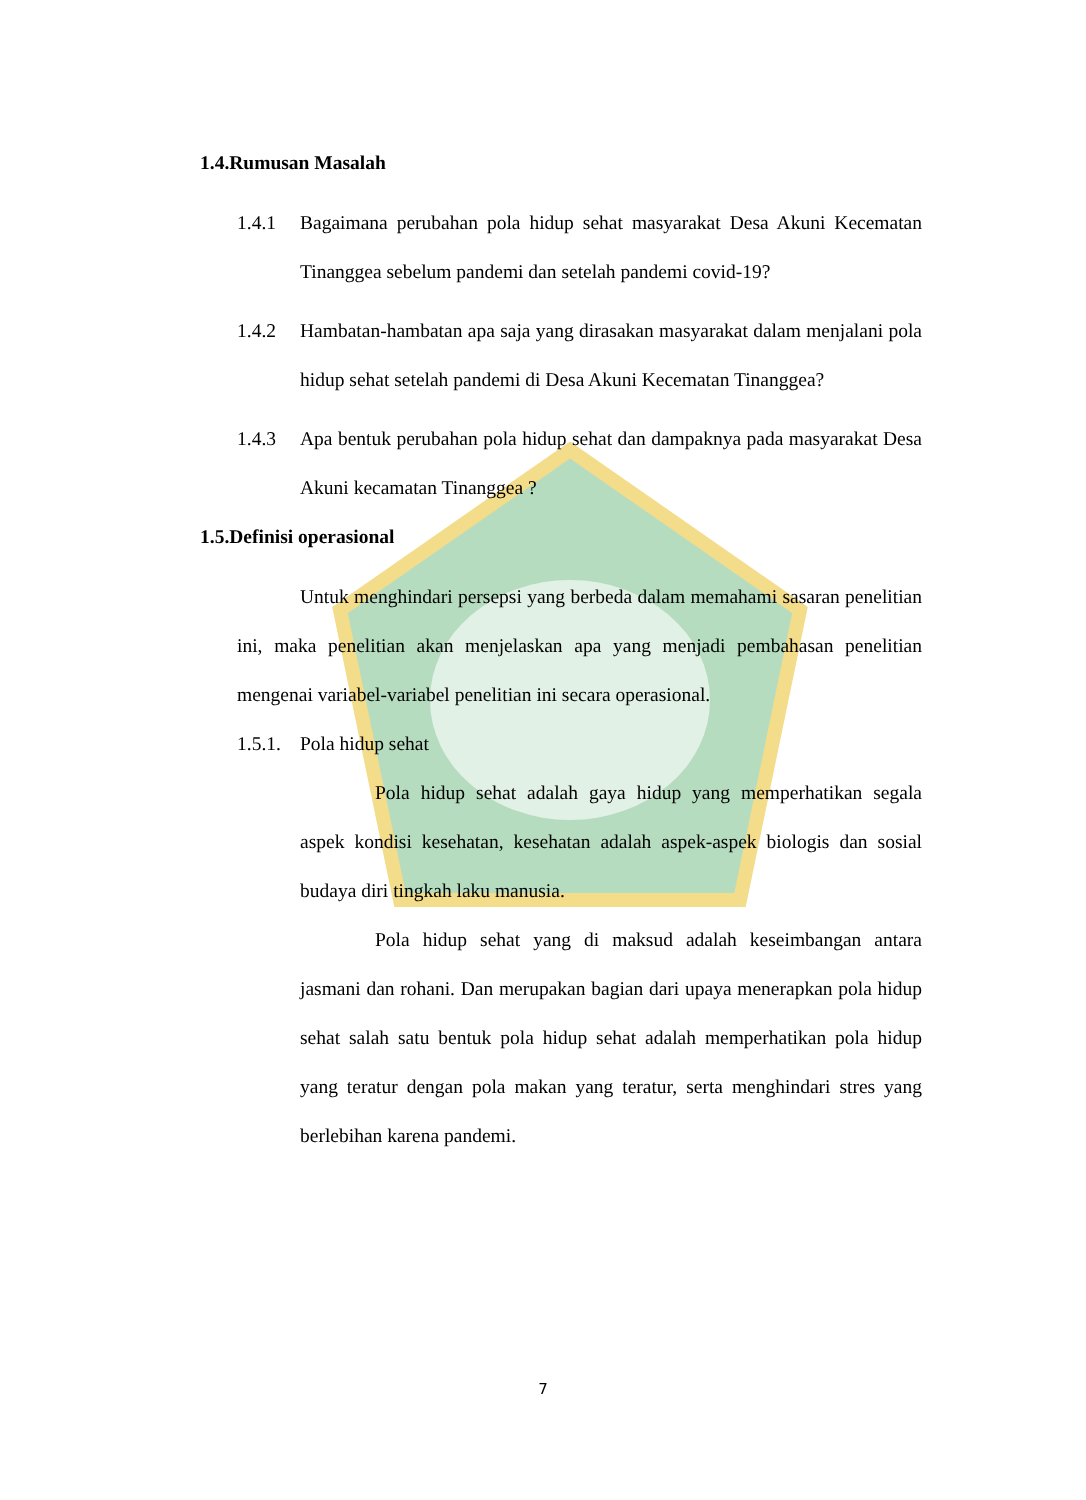1.4.Rumusan Masalah
1.4.1 Bagaimana perubahan pola hidup sehat masyarakat Desa Akuni Kecematan Tinanggea sebelum pandemi dan setelah pandemi covid-19?
1.4.2 Hambatan-hambatan apa saja yang dirasakan masyarakat dalam menjalani pola hidup sehat setelah pandemi di Desa Akuni Kecematan Tinanggea?
1.4.3 Apa bentuk perubahan pola hidup sehat dan dampaknya pada masyarakat Desa Akuni kecamatan Tinanggea ?
1.5.Definisi operasional
Untuk menghindari persepsi yang berbeda dalam memahami sasaran penelitian ini, maka penelitian akan menjelaskan apa yang menjadi pembahasan penelitian mengenai variabel-variabel penelitian ini secara operasional.
1.5.1. Pola hidup sehat
Pola hidup sehat adalah gaya hidup yang memperhatikan segala aspek kondisi kesehatan, kesehatan adalah aspek-aspek biologis dan sosial budaya diri tingkah laku manusia.
Pola hidup sehat yang di maksud adalah keseimbangan antara jasmani dan rohani. Dan merupakan bagian dari upaya menerapkan pola hidup sehat salah satu bentuk pola hidup sehat adalah memperhatikan pola hidup yang teratur dengan pola makan yang teratur, serta menghindari stres yang berlebihan karena pandemi.
7